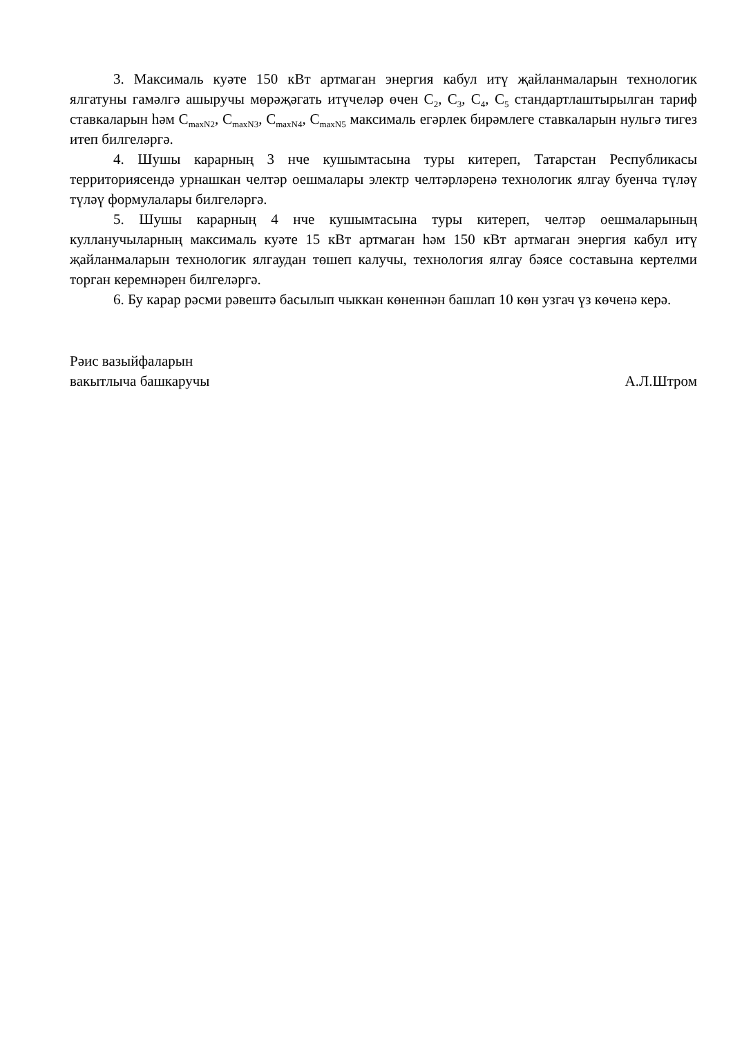3. Максималь куәте 150 кВт артмаган энергия кабул итү җайланмаларын технологик ялгатуны гамәлгә ашыручы мөрәҗәгать итүчеләр өчен С<sub>2</sub>, С<sub>3</sub>, С<sub>4</sub>, С<sub>5</sub> стандартлаштырылган тариф ставкаларын һәм С<sub>maxN2</sub>, С<sub>maxN3</sub>, С<sub>maxN4</sub>, С<sub>maxN5</sub> максималь егәрлек бирәмлеге ставкаларын нульгә тигез итеп билгеләргә.
4. Шушы карарның 3 нче кушымтасына туры китереп, Татарстан Республикасы территориясендә урнашкан челтәр оешмалары электр челтәрләренә технологик ялгау буенча түләү түләү формулалары билгеләргә.
5. Шушы карарның 4 нче кушымтасына туры китереп, челтәр оешмаларының кулланучыларның максималь куәте 15 кВт артмаган һәм 150 кВт артмаган энергия кабул итү җайланмаларын технологик ялгаудан төшеп калучы, технология ялгау бәясе составына кертелми торган керемнәрен билгеләргә.
6. Бу карар рәсми рәвештә басылып чыккан көненнән башлап 10 көн узгач үз көченә керә.
Рәис вазыйфаларын
вакытлыча башкаручы
А.Л.Штром